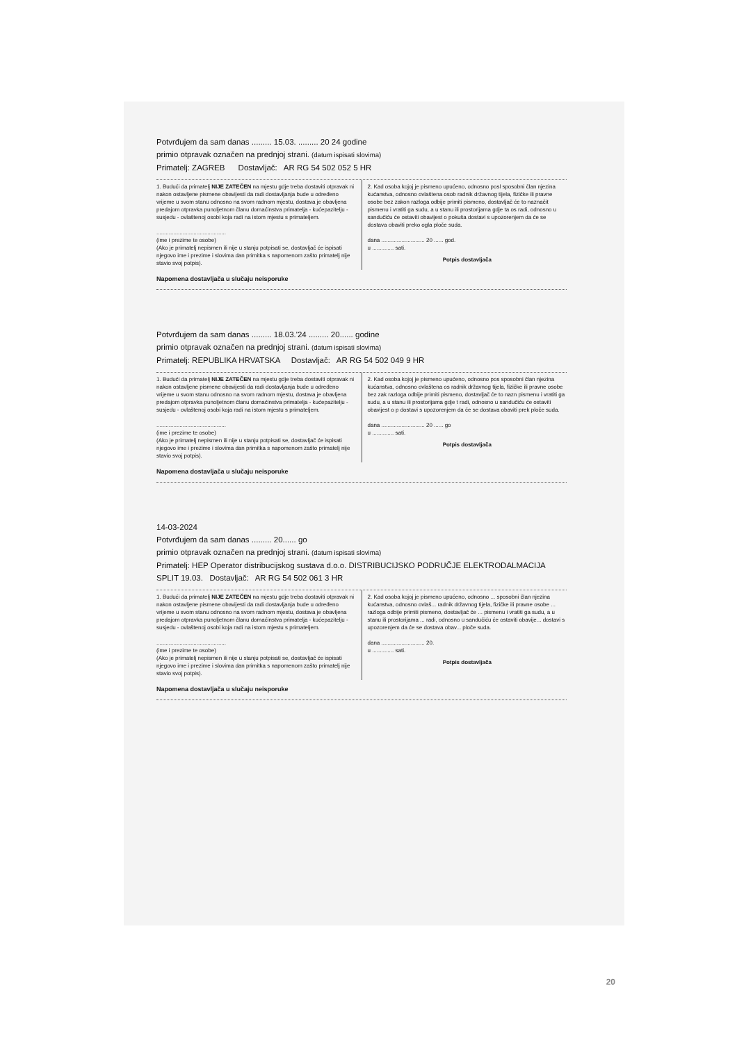Potvrđujem da sam danas ......... 15.03. ......... 20 24 godine
primio otpravak označen na prednjoj strani. (datum ispisati slovima)
Primatelj: ZAGREB Dostavljač: AR RG 54 502 052 5 HR
1. Budući da primatelj NIJE ZATEČEN na mjestu gdje treba dostaviti otpravak ni nakon ostavljene pismene obavijesti da radi dostavljanja bude u određeno vrijeme u svom stanu odnosno na svom radnom mjestu, dostava je obavljena predajom otpravka punoljetnom članu domaćinstva primatelja - kućepazitelju - susjedu - ovlaštenoj osobi koja radi na istom mjestu s primateljem.
.............................................
(ime i prezime te osobe)
(Ako je primatelj nepismen ili nije u stanju potpisati se, dostavljač će ispisati njegovo ime i prezime i slovima dan primitka s napomenom zašto primatelj nije stavio svoj potpis).
2. Kad osoba kojoj je pismeno upućeno, odnosno posl sposobni član njezina kućanstva, odnosno ovlaštena osob radnik državnog tijela, fizičke ili pravne osobe bez zakon razloga odbije primiti pismeno, dostavljač će to naznačit pismenu i vratiti ga sudu, a u stanu ili prostorijama gdje ta os radi, odnosno u sandučiću će ostaviti obavijest o pokuša dostavi s upozorenjem da će se dostava obaviti preko ogla ploče suda.
dana ............................ 20 ...... god.
u .............. sati.
Potpis dostavljača
Napomena dostavljača u slučaju neisporuke
Potvrđujem da sam danas ......... 18.03.'24 ......... 20...... godine
primio otpravak označen na prednjoj strani. (datum ispisati slovima)
Primatelj: REPUBLIKA HRVATSKA Dostavljač: AR RG 54 502 049 9 HR
1. Budući da primatelj NIJE ZATEČEN na mjestu gdje treba dostaviti otpravak ni nakon ostavljene pismene obavijesti da radi dostavljanja bude u određeno vrijeme u svom stanu odnosno na svom radnom mjestu, dostava je obavljena predajom otpravka punoljetnom članu domaćinstva primatelja - kućepazitelju - susjedu - ovlaštenoj osobi koja radi na istom mjestu s primateljem.
.............................................
(ime i prezime te osobe)
(Ako je primatelj nepismen ili nije u stanju potpisati se, dostavljač će ispisati njegovo ime i prezime i slovima dan primitka s napomenom zašto primatelj nije stavio svoj potpis).
2. Kad osoba kojoj je pismeno upućeno, odnosno pos sposobni član njezina kućanstva, odnosno ovlaštena os radnik državnog tijela, fizičke ili pravne osobe bez zak razloga odbije primiti pismeno, dostavljač će to nazn pismenu i vratiti ga sudu, a u stanu ili prostorijama gdje t radi, odnosno u sandučiću će ostaviti obavijest o p dostavi s upozorenjem da će se dostava obaviti prek ploče suda.
dana ............................ 20 ...... go
u .............. sati.
Potpis dostavljača
Napomena dostavljača u slučaju neisporuke
14-03-2024
Potvrđujem da sam danas ......... 20...... go
primio otpravak označen na prednjoj strani. (datum ispisati slovima)
Primatelj: HEP Operator distribucijskog sustava d.o.o. DISTRIBUCIJSKO PODRUČJE ELEKTRODALMACIJA SPLIT 19.03. Dostavljač: AR RG 54 502 061 3 HR
1. Budući da primatelj NIJE ZATEČEN na mjestu gdje treba dostaviti otpravak ni nakon ostavljene pismene obavijesti da radi dostavljanja bude u određeno vrijeme u svom stanu odnosno na svom radnom mjestu, dostava je obavljena predajom otpravka punoljetnom članu domaćinstva primatelja - kućepazitelju - susjedu - ovlaštenoj osobi koja radi na istom mjestu s primateljem.
.............................................
(ime i prezime te osobe)
(Ako je primatelj nepismen ili nije u stanju potpisati se, dostavljač će ispisati njegovo ime i prezime i slovima dan primitka s napomenom zašto primatelj nije stavio svoj potpis).
2. Kad osoba kojoj je pismeno upućeno, odnosno ... sposobni član njezina kućanstva, odnosno ovlaš... radnik državnog tijela, fizičke ili pravne osobe ... razloga odbije primiti pismeno, dostavljač će ... pismenu i vratiti ga sudu, a u stanu ili prostorijama ... radi, odnosno u sandučiću će ostaviti obavije... dostavi s upozorenjem da će se dostava obav... ploče suda.
dana ............................ 20.
u .............. sati.
Potpis dostavljača
Napomena dostavljača u slučaju neisporuke
20